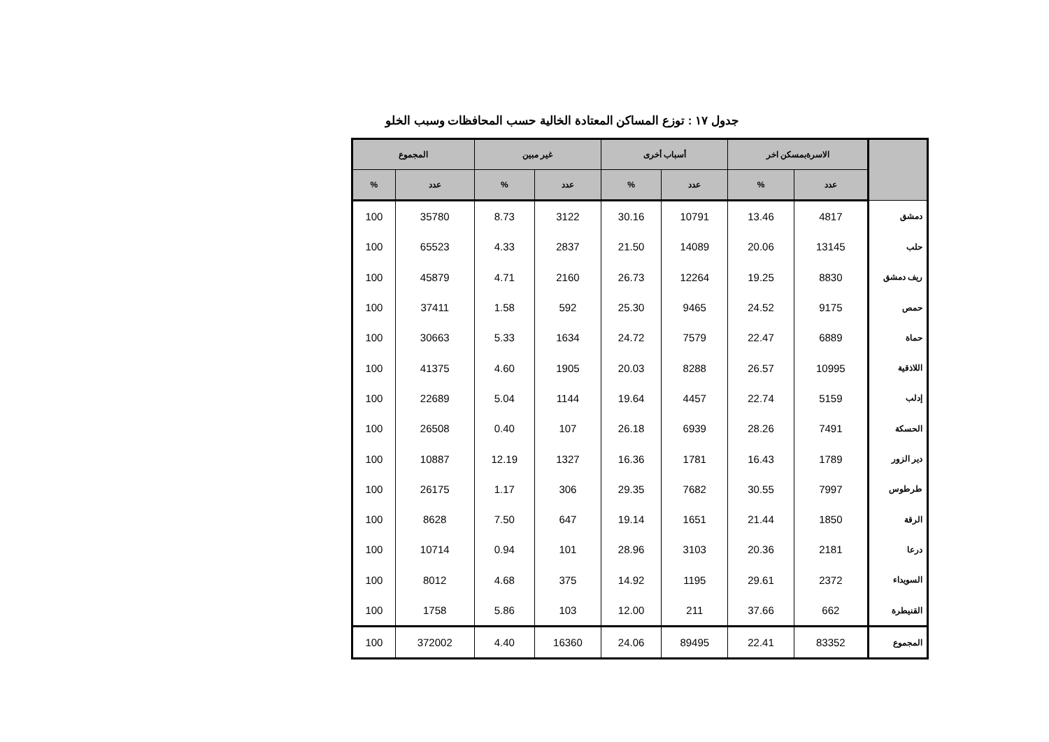جدول ١٧ : توزع المساكن المعتادة الخالية حسب المحافظات وسبب الخلو
| | الاسرةبمسكن اخر | | أسباب أخرى | | غير مبين | | المجموع | |
| --- | --- | --- | --- | --- | --- | --- | --- | --- |
| | عدد | % | عدد | % | عدد | % | عدد | % |
| دمشق | 4817 | 13.46 | 10791 | 30.16 | 3122 | 8.73 | 35780 | 100 |
| حلب | 13145 | 20.06 | 14089 | 21.50 | 2837 | 4.33 | 65523 | 100 |
| ريف دمشق | 8830 | 19.25 | 12264 | 26.73 | 2160 | 4.71 | 45879 | 100 |
| حمص | 9175 | 24.52 | 9465 | 25.30 | 592 | 1.58 | 37411 | 100 |
| حماة | 6889 | 22.47 | 7579 | 24.72 | 1634 | 5.33 | 30663 | 100 |
| اللاذقية | 10995 | 26.57 | 8288 | 20.03 | 1905 | 4.60 | 41375 | 100 |
| إدلب | 5159 | 22.74 | 4457 | 19.64 | 1144 | 5.04 | 22689 | 100 |
| الحسكة | 7491 | 28.26 | 6939 | 26.18 | 107 | 0.40 | 26508 | 100 |
| دير الزور | 1789 | 16.43 | 1781 | 16.36 | 1327 | 12.19 | 10887 | 100 |
| طرطوس | 7997 | 30.55 | 7682 | 29.35 | 306 | 1.17 | 26175 | 100 |
| الرقة | 1850 | 21.44 | 1651 | 19.14 | 647 | 7.50 | 8628 | 100 |
| درعا | 2181 | 20.36 | 3103 | 28.96 | 101 | 0.94 | 10714 | 100 |
| السويداء | 2372 | 29.61 | 1195 | 14.92 | 375 | 4.68 | 8012 | 100 |
| القنيطرة | 662 | 37.66 | 211 | 12.00 | 103 | 5.86 | 1758 | 100 |
| المجموع | 83352 | 22.41 | 89495 | 24.06 | 16360 | 4.40 | 372002 | 100 |